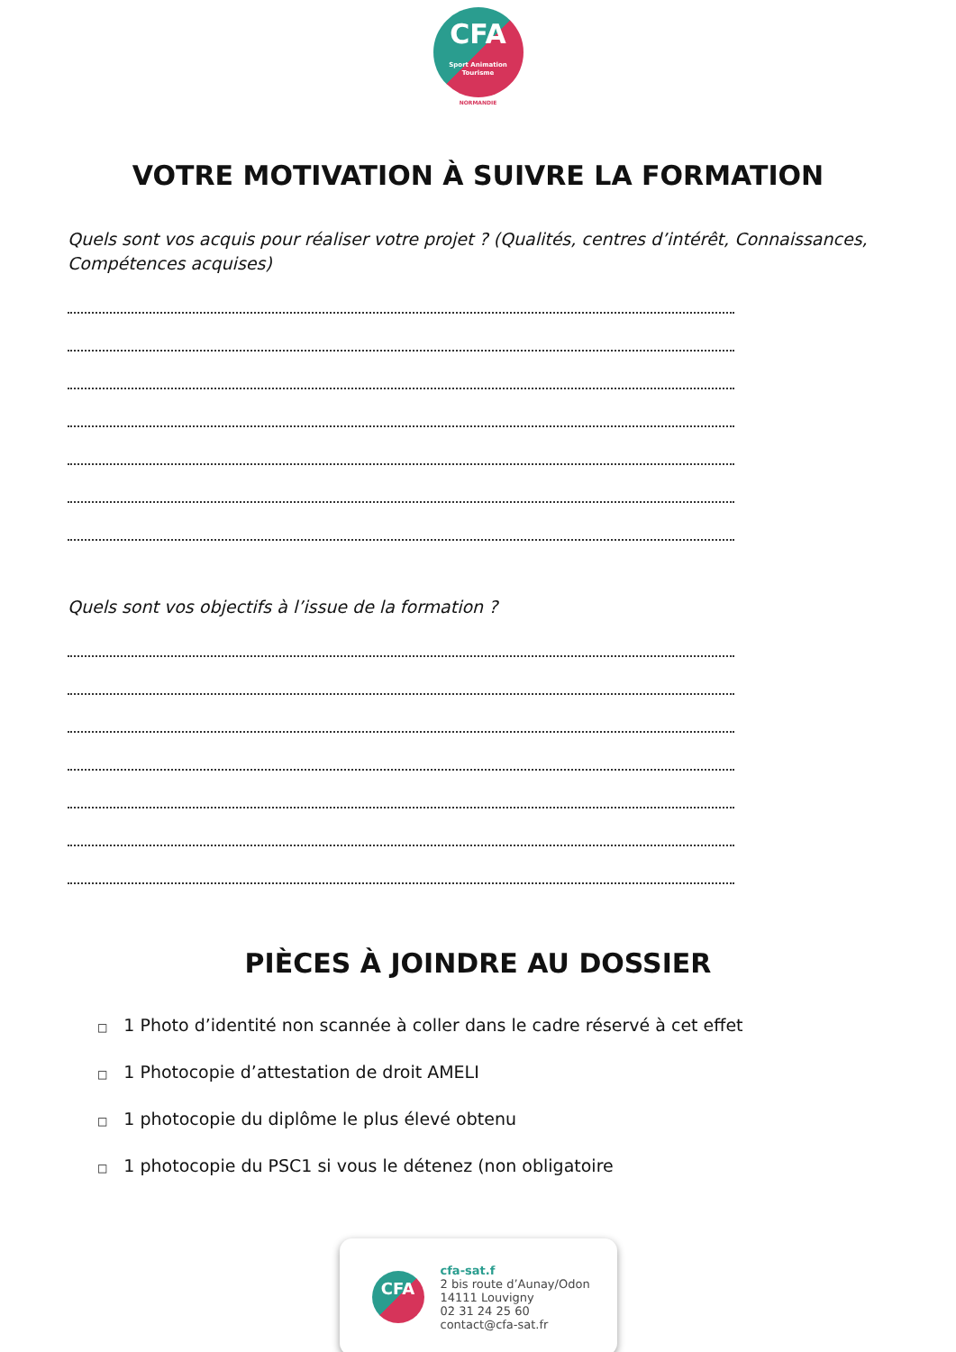CFA
Sport Animation Tourisme
NORMANDIE
VOTRE MOTIVATION À SUIVRE LA FORMATION
Quels sont vos acquis pour réaliser votre projet ? (Qualités, centres d’intérêt, Connaissances, Compétences acquises)
Quels sont vos objectifs à l’issue de la formation ?
PIÈCES À JOINDRE AU DOSSIER
□ 1 Photo d’identité non scannée à coller dans le cadre réservé à cet effet
□ 1 Photocopie d’attestation de droit AMELI
□ 1 photocopie du diplôme le plus élevé obtenu
□ 1 photocopie du PSC1 si vous le détenez (non obligatoire
CFA
cfa-sat.f
2 bis route d’Aunay/Odon
14111 Louvigny
02 31 24 25 60
contact@cfa-sat.fr